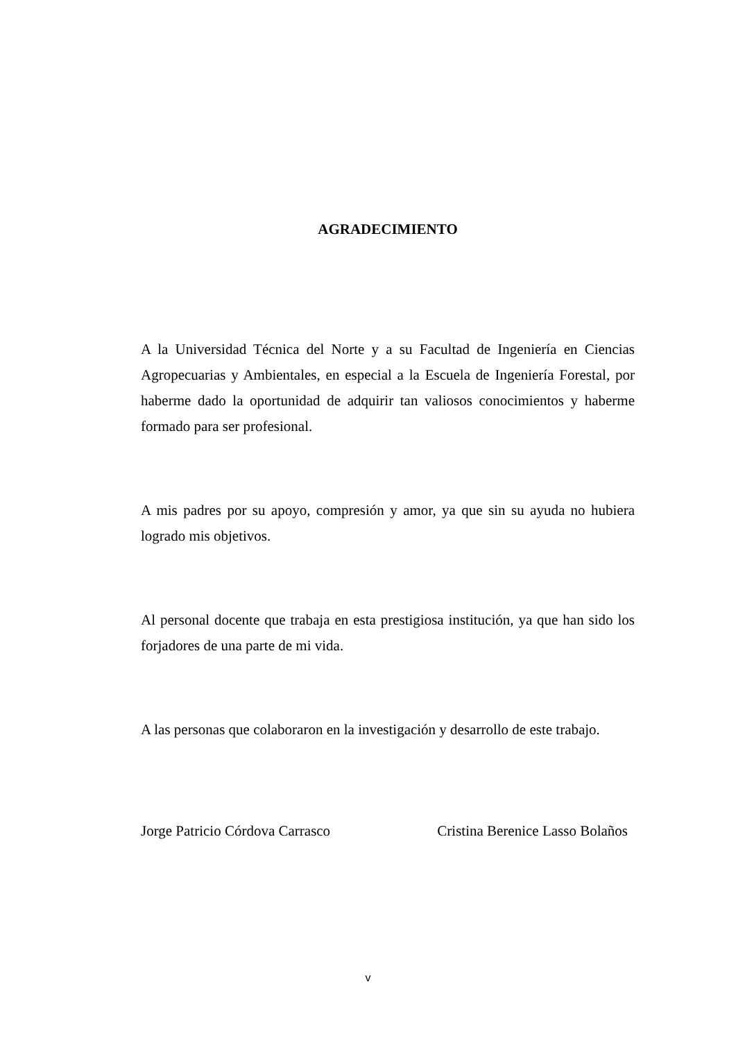AGRADECIMIENTO
A la Universidad Técnica del Norte y a su Facultad de Ingeniería en Ciencias Agropecuarias y Ambientales, en especial a la Escuela de Ingeniería Forestal, por haberme dado la oportunidad de adquirir tan valiosos conocimientos y haberme formado para ser profesional.
A mis padres por su apoyo, compresión y amor, ya que sin su ayuda no hubiera logrado mis objetivos.
Al personal docente que trabaja en esta prestigiosa institución, ya que han sido los forjadores de una parte de mi vida.
A las personas que colaboraron en la investigación y desarrollo de este trabajo.
Jorge Patricio Córdova Carrasco Cristina Berenice Lasso Bolaños
v